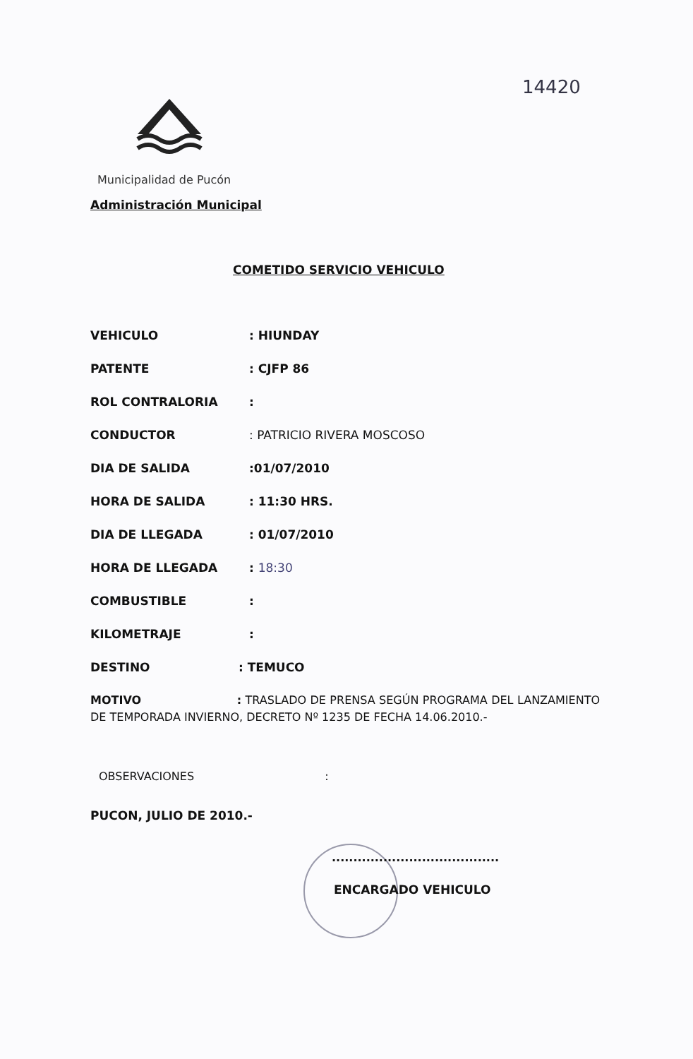14420
Municipalidad de Pucón
Administración Municipal
COMETIDO SERVICIO VEHICULO
VEHICULO : HIUNDAY
PATENTE : CJFP 86
ROL CONTRALORIA :
CONDUCTOR : PATRICIO RIVERA MOSCOSO
DIA DE SALIDA :01/07/2010
HORA DE SALIDA : 11:30 HRS.
DIA DE LLEGADA : 01/07/2010
HORA DE LLEGADA : 18:30
COMBUSTIBLE :
KILOMETRAJE :
DESTINO : TEMUCO
MOTIVO : TRASLADO DE PRENSA SEGÚN PROGRAMA DEL LANZAMIENTO DE TEMPORADA INVIERNO, DECRETO Nº 1235 DE FECHA 14.06.2010.-
OBSERVACIONES :
PUCON, JULIO DE 2010.-
.......................................
ENCARGADO VEHICULO